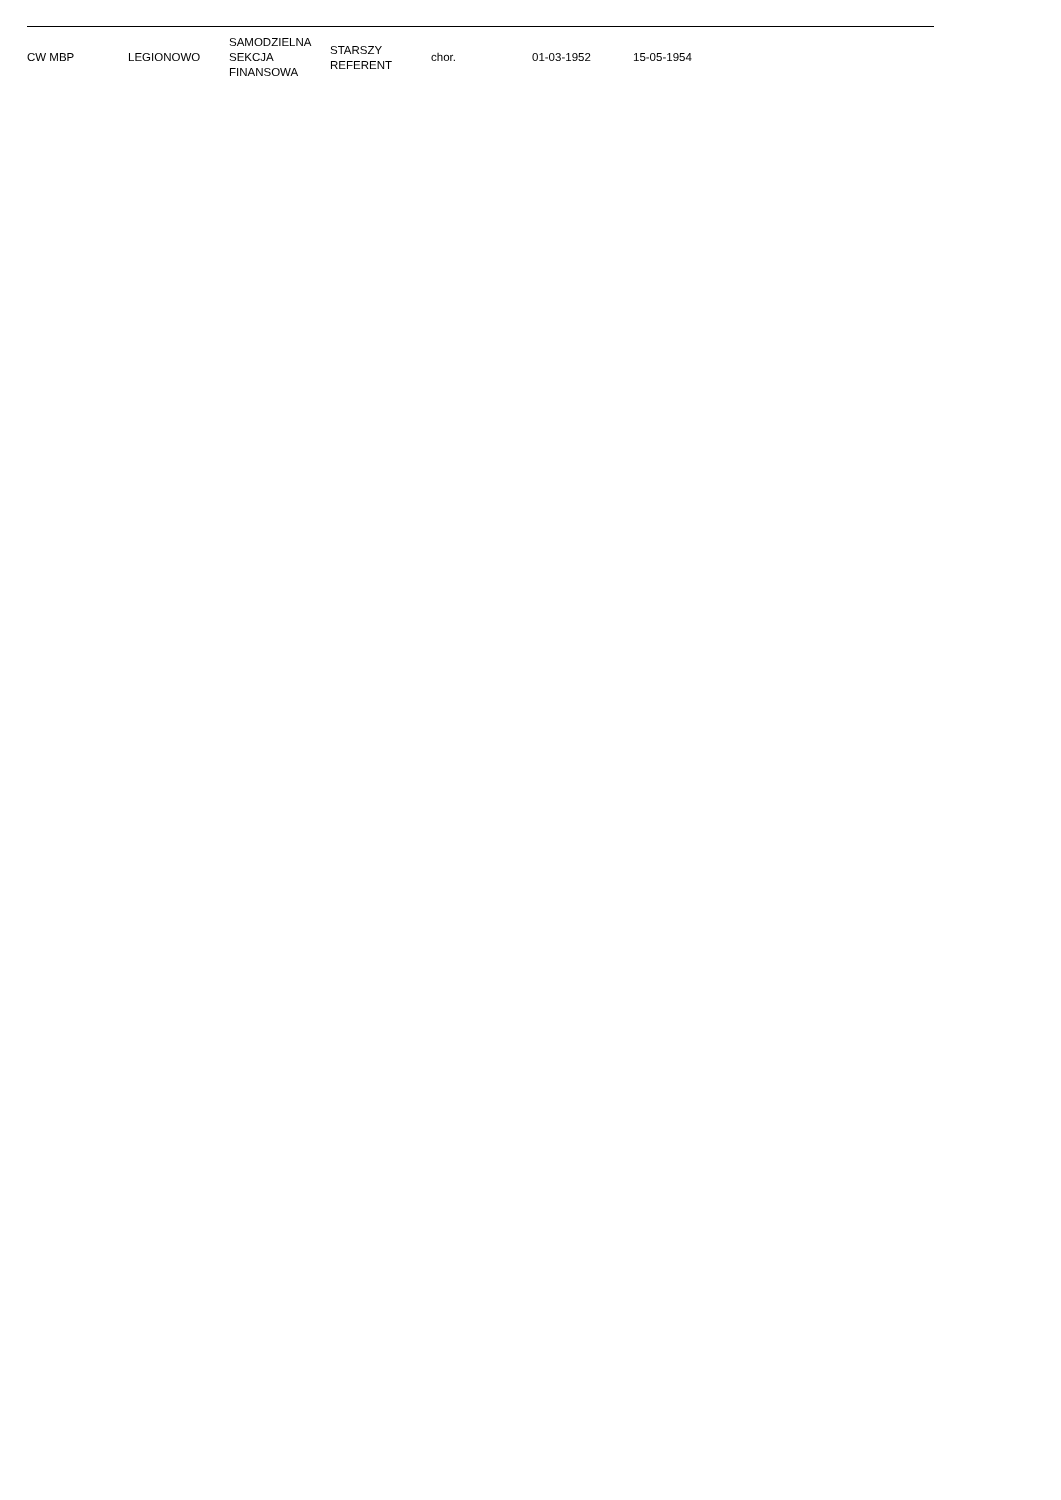| CW MBP | LEGIONOWO | SAMODZIELNA SEKCJA FINANSOWA | STARSZY REFERENT | chor. | 01-03-1952 | 15-05-1954 |